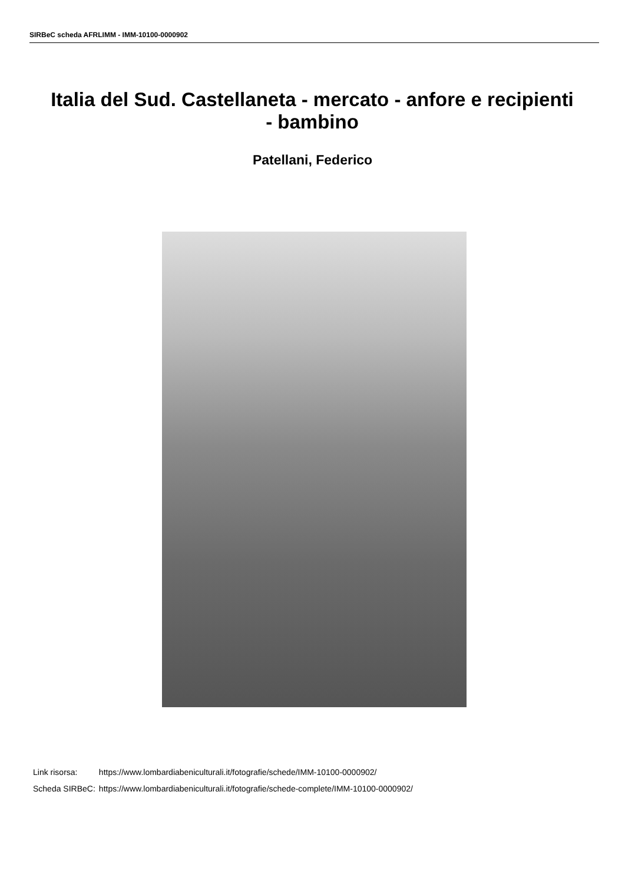SIRBeC scheda AFRLIMM - IMM-10100-0000902
Italia del Sud. Castellaneta - mercato - anfore e recipienti - bambino
Patellani, Federico
| Link risorsa: | https://www.lombardiabeniculturali.it/fotografie/schede/IMM-10100-0000902/ |
| Scheda SIRBeC: | https://www.lombardiabeniculturali.it/fotografie/schede-complete/IMM-10100-0000902/ |